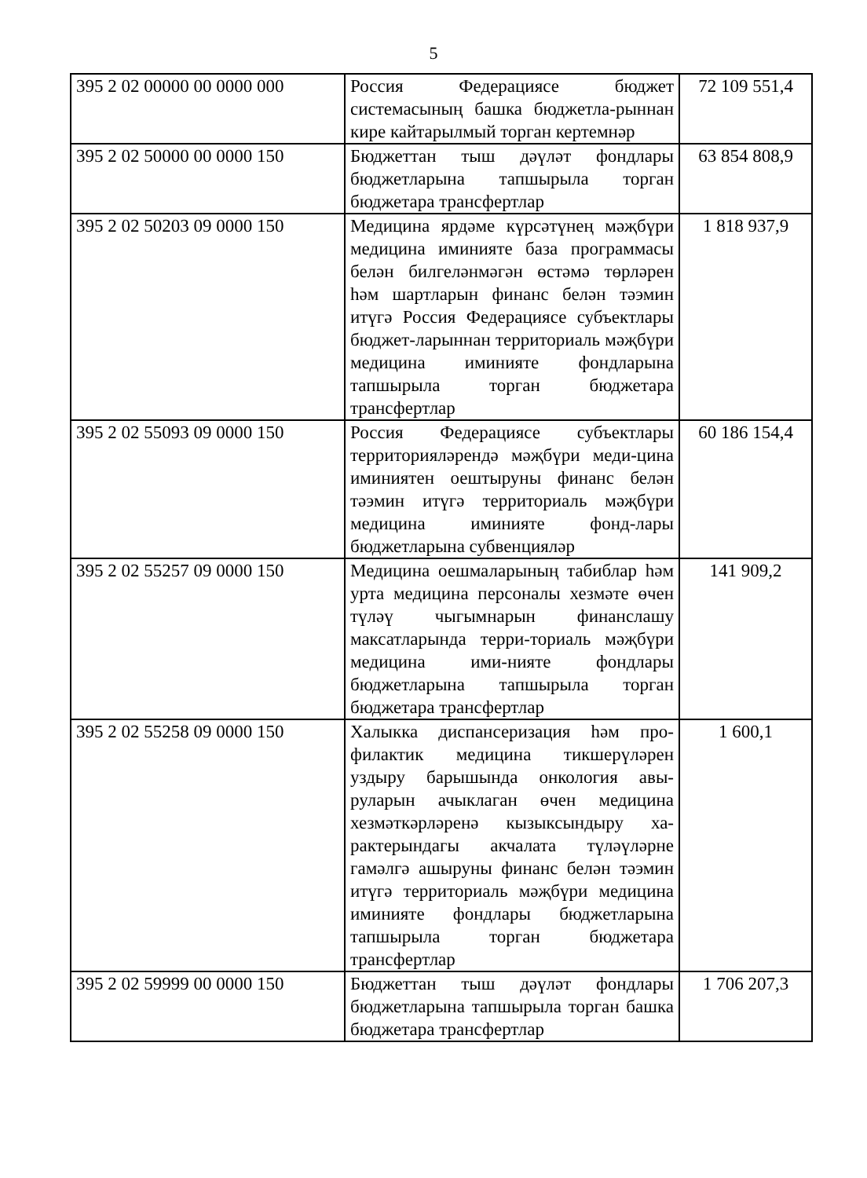5
| 395 2 02 00000 00 0000 000 | Россия Федерациясе бюджет системасының башка бюджетла-рыннан кире кайтарылмый торган кертемнәр | 72 109 551,4 |
| 395 2 02 50000 00 0000 150 | Бюджеттан тыш дәүләт фондлары бюджетларына тапшырыла торган бюджетара трансфертлар | 63 854 808,9 |
| 395 2 02 50203 09 0000 150 | Медицина ярдәме күрсәтүнең мәҗбүри медицина иминияте база программасы белән билгеләнмәгән өстәмә төрләрен һәм шартларын финанс белән тәэмин итүгә Россия Федерациясе субъектлары бюджет-ларыннан территориаль мәҗбүри медицина иминияте фондларына тапшырыла торган бюджетара трансфертлар | 1 818 937,9 |
| 395 2 02 55093 09 0000 150 | Россия Федерациясе субъектлары территорияләрендә мәҗбүри меди-цина иминиятен оештыруны финанс белән тәэмин итүгә территориаль мәҗбүри медицина иминияте фонд-лары бюджетларына субвенцияләр | 60 186 154,4 |
| 395 2 02 55257 09 0000 150 | Медицина оешмаларының табиблар һәм урта медицина персоналы хезмәте өчен түләү чыгымнарын финанслашу максатларында терри-ториаль мәҗбүри медицина ими-нияте фондлары бюджетларына тапшырыла торган бюджетара трансфертлар | 141 909,2 |
| 395 2 02 55258 09 0000 150 | Халыкка диспансеризация һәм про-филактик медицина тикшерүләрен уздыру барышында онкология авы-руларын ачыклаган өчен медицина хезмәткәрләренә кызыксындыру ха-рактерындагы акчалата түләүләрне гамәлгә ашыруны финанс белән тәэмин итүгә территориаль мәҗбүри медицина иминияте фондлары бюджетларына тапшырыла торган бюджетара трансфертлар | 1 600,1 |
| 395 2 02 59999 00 0000 150 | Бюджеттан тыш дәүләт фондлары бюджетларына тапшырыла торган башка бюджетара трансфертлар | 1 706 207,3 |